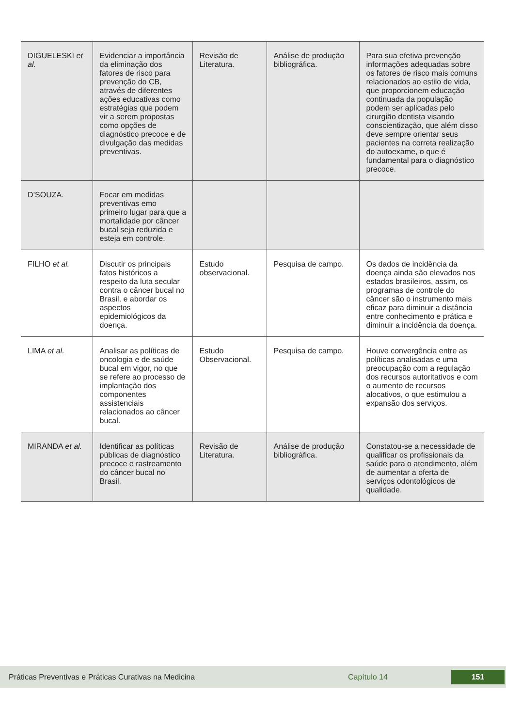| DIGUELESKI et al. | Evidenciar a importância da eliminação dos fatores de risco para prevenção do CB, através de diferentes ações educativas como estratégias que podem vir a serem propostas como opções de diagnóstico precoce e de divulgação das medidas preventivas. | Revisão de Literatura. | Análise de produção bibliográfica. | Para sua efetiva prevenção informações adequadas sobre os fatores de risco mais comuns relacionados ao estilo de vida, que proporcionem educação continuada da população podem ser aplicadas pelo cirurgião dentista visando conscientização, que além disso deve sempre orientar seus pacientes na correta realização do autoexame, o que é fundamental para o diagnóstico precoce. |
| D’SOUZA. | Focar em medidas preventivas emo primeiro lugar para que a mortalidade por câncer bucal seja reduzida e esteja em controle. | | | |
| FILHO et al. | Discutir os principais fatos históricos a respeito da luta secular contra o câncer bucal no Brasil, e abordar os aspectos epidemiológicos da doença. | Estudo observacional. | Pesquisa de campo. | Os dados de incidência da doença ainda são elevados nos estados brasileiros, assim, os programas de controle do câncer são o instrumento mais eficaz para diminuir a distância entre conhecimento e prática e diminuir a incidência da doença. |
| LIMA et al. | Analisar as políticas de oncologia e de saúde bucal em vigor, no que se refere ao processo de implantação dos componentes assistenciais relacionados ao câncer bucal. | Estudo Observacional. | Pesquisa de campo. | Houve convergência entre as políticas analisadas e uma preocupação com a regulação dos recursos autoritativos e com o aumento de recursos alocativos, o que estimulou a expansão dos serviços. |
| MIRANDA et al. | Identificar as políticas públicas de diagnóstico precoce e rastreamento do câncer bucal no Brasil. | Revisão de Literatura. | Análise de produção bibliográfica. | Constatou-se a necessidade de qualificar os profissionais da saúde para o atendimento, além de aumentar a oferta de serviços odontológicos de qualidade. |
Práticas Preventivas e Práticas Curativas na Medicina Capítulo 14 151